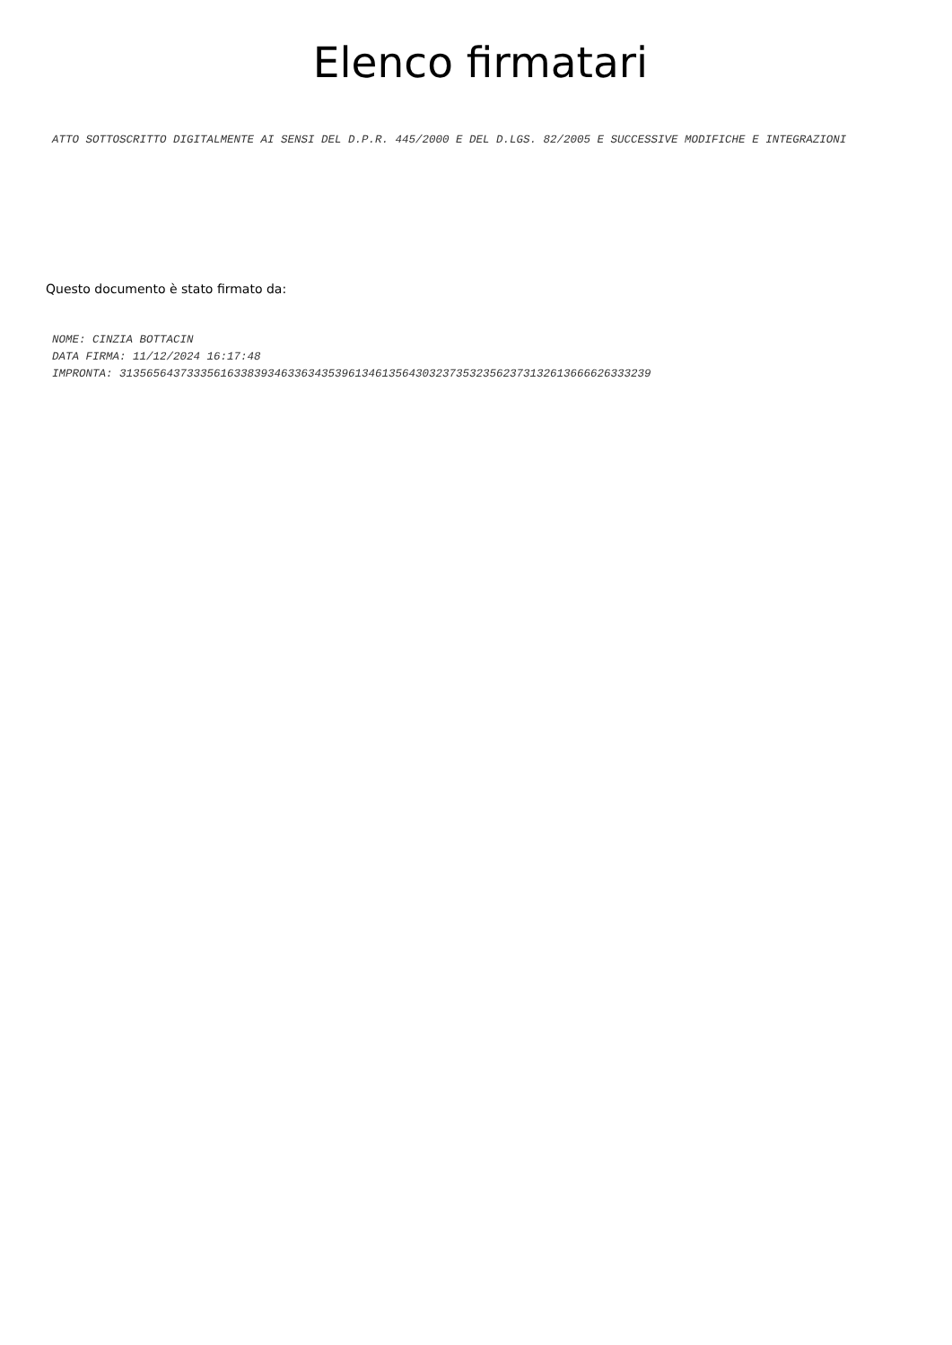Elenco firmatari
ATTO SOTTOSCRITTO DIGITALMENTE AI SENSI DEL D.P.R. 445/2000 E DEL D.LGS. 82/2005 E SUCCESSIVE MODIFICHE E INTEGRAZIONI
Questo documento è stato firmato da:
NOME: CINZIA BOTTACIN
DATA FIRMA: 11/12/2024 16:17:48
IMPRONTA: 3135656437333561633839346336343539613461356430323735323562373132613666626333239